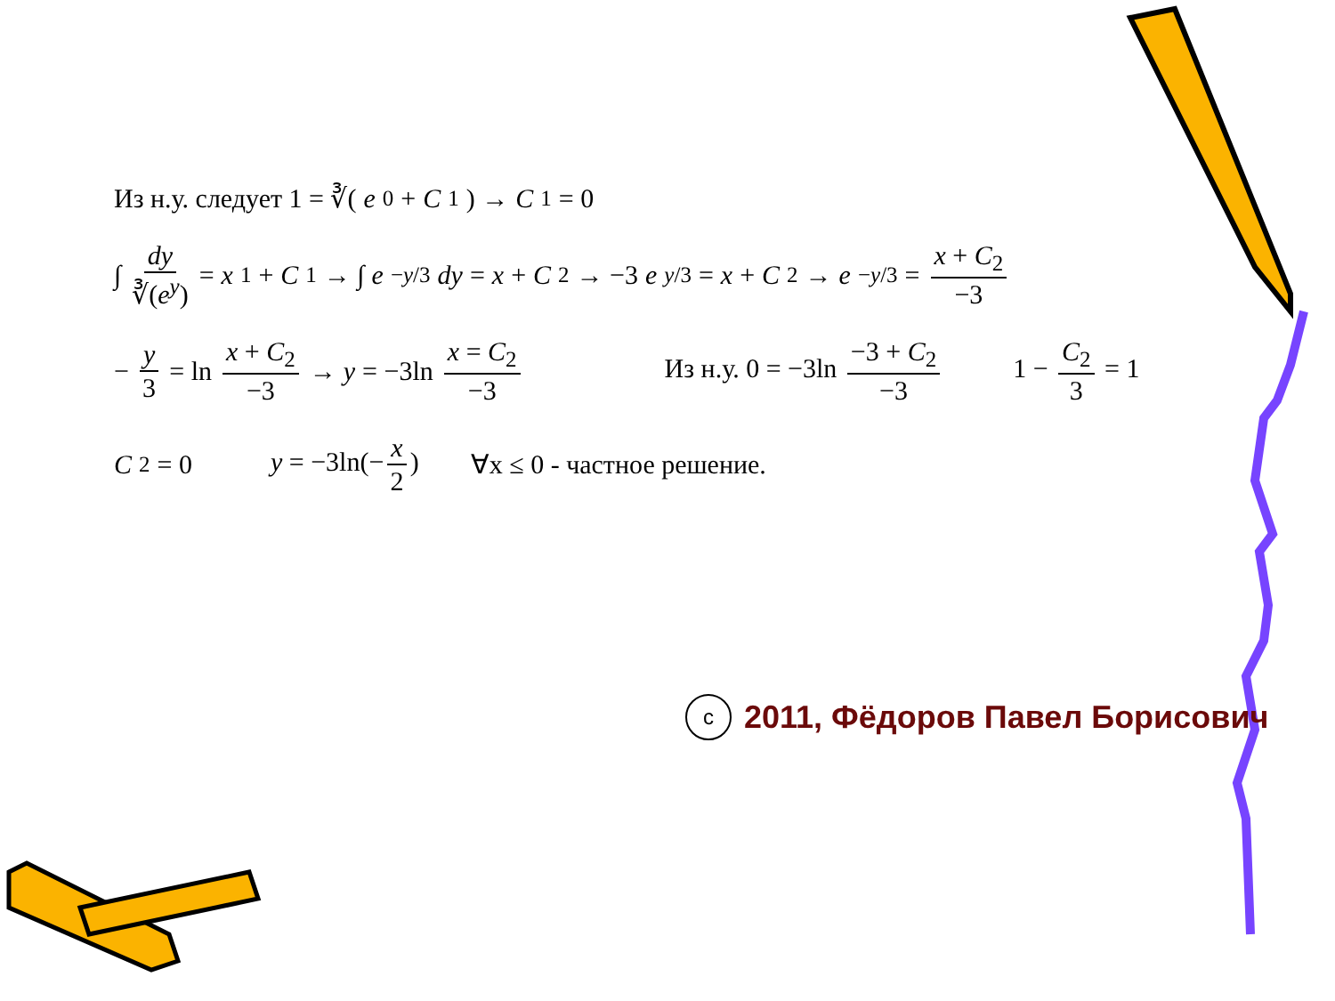Из н.у. следует 1 = ∛(e<sup>0</sup> + C<sub>1</sub>) → C<sub>1</sub> = 0
∫ dy ∛(e<sup>y</sup>) = x<sub>1</sub> + C<sub>1</sub> → ∫ e<sup>−y/3</sup> dy = x + C<sub>2</sub> → −3 e<sup>y/3</sup> = x + C<sub>2</sub> → e<sup>−y/3</sup> = x + C<sub>2</sub> −3
− y 3 = ln x + C<sub>2</sub> −3 → y = −3ln x = C<sub>2</sub> −3 Из н.у. 0 = −3ln −3 + C<sub>2</sub> −3 1 − C<sub>2</sub> 3 = 1
C<sub>2</sub> = 0 y = −3ln(− x 2) ∀x ≤ 0 - частное решение.
c
2011, Фёдоров Павел Борисович